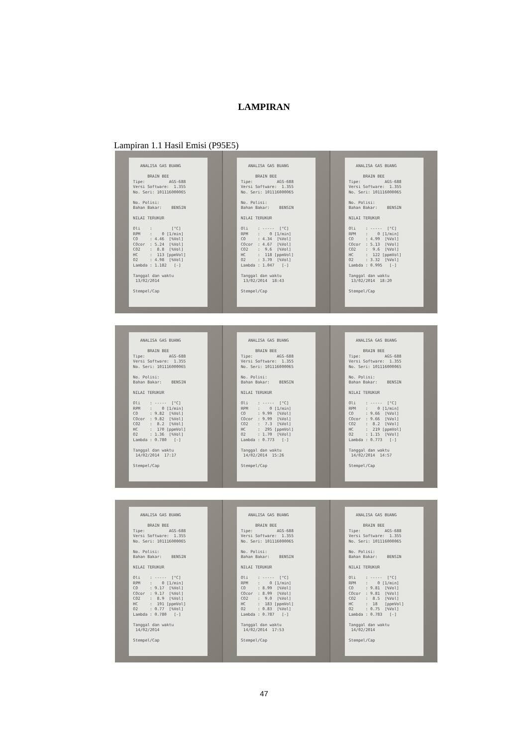LAMPIRAN
Lampiran 1.1 Hasil Emisi (P95E5)
   ANALISA GAS BUANG

      BRAIN BEE
Tipe:          AGS-688
Versi Software:  1.355
No. Seri: 101116000065

No. Polisi:
Bahan Bakar:    BENSIN

NILAI TERUKUR

Oli    :        [°C]
RPM    :    0 [1/min]
CO     : 4.46  [%Vol]
COcor  : 5.24  [%Vol]
CO2    :  8.8  [%Vol]
HC     :  113 [ppmVol]
O2     : 4.98  [%Vol]
Lambda : 1.182   [-]

Tanggal dan waktu
 13/02/2014

Stempel/Cap
   ANALISA GAS BUANG

      BRAIN BEE
Tipe:          AGS-688
Versi Software:  1.355
No. Seri: 101116000065

No. Polisi:
Bahan Bakar:    BENSIN

NILAI TERUKUR

Oli    : -----  [°C]
RPM    :    0 [1/min]
CO     : 4.34  [%Vol]
COcor  : 4.67  [%Vol]
CO2    :  9.6  [%Vol]
HC     :  118 [ppmVol]
O2     : 3.70  [%Vol]
Lambda : 1.047   [-]

Tanggal dan waktu
 13/02/2014  18:43

Stempel/Cap
   ANALISA GAS BUANG

      BRAIN BEE
Tipe:          AGS-688
Versi Software:  1.355
No. Seri: 101116000065

No. Polisi:
Bahan Bakar:    BENSIN

NILAI TERUKUR

Oli    : -----  [°C]
RPM    :    0 [1/min]
CO     : 4.99  [%Vol]
COcor  : 5.13  [%Vol]
CO2    :  9.6  [%Vol]
HC     :  122 [ppmVol]
O2     : 3.32  [%Vol]
Lambda : 0.995   [-]

Tanggal dan waktu
 13/02/2014  18:20

Stempel/Cap
   ANALISA GAS BUANG

      BRAIN BEE
Tipe:          AGS-688
Versi Software:  1.355
No. Seri: 101116000065

No. Polisi:
Bahan Bakar:    BENSIN

NILAI TERUKUR

Oli    : -----  [°C]
RPM    :    0 [1/min]
CO     : 9.82  [%Vol]
COcor  : 9.82  [%Vol]
CO2    :  8.2  [%Vol]
HC     :  170 [ppmVol]
O2     : 1.36  [%Vol]
Lambda : 0.780   [-]

Tanggal dan waktu
 14/02/2014  17:17

Stempel/Cap
   ANALISA GAS BUANG

      BRAIN BEE
Tipe:          AGS-688
Versi Software:  1.355
No. Seri: 101116000065

No. Polisi:
Bahan Bakar:    BENSIN

NILAI TERUKUR

Oli    : -----  [°C]
RPM    :    0 [1/min]
CO     : 9.99  [%Vol]
COcor  : 9.99  [%Vol]
CO2    :  7.3  [%Vol]
HC     :  295 [ppmVol]
O2     : 1.70  [%Vol]
Lambda : 0.773   [-]

Tanggal dan waktu
 14/02/2014  15:26

Stempel/Cap
   ANALISA GAS BUANG

      BRAIN BEE
Tipe:          AGS-688
Versi Software:  1.355
No. Seri: 101116000065

No. Polisi:
Bahan Bakar:    BENSIN

NILAI TERUKUR

Oli    : -----  [°C]
RPM    :    0 [1/min]
CO     : 9.66  [%Vol]
COcor  : 9.66  [%Vol]
CO2    :  8.2  [%Vol]
HC     :  219 [ppmVol]
O2     : 1.15  [%Vol]
Lambda : 0.773   [-]

Tanggal dan waktu
 14/02/2014  14:57

Stempel/Cap
   ANALISA GAS BUANG

      BRAIN BEE
Tipe:          AGS-688
Versi Software:  1.355
No. Seri: 101116000065

No. Polisi:
Bahan Bakar:    BENSIN

NILAI TERUKUR

Oli    : -----  [°C]
RPM    :    0 [1/min]
CO     : 9.17  [%Vol]
COcor  : 9.17  [%Vol]
CO2    :  8.9  [%Vol]
HC     :  191 [ppmVol]
O2     : 0.77  [%Vol]
Lambda : 0.780   [-]

Tanggal dan waktu
 14/02/2014

Stempel/Cap
   ANALISA GAS BUANG

      BRAIN BEE
Tipe:          AGS-688
Versi Software:  1.355
No. Seri: 101116000065

No. Polisi:
Bahan Bakar:    BENSIN

NILAI TERUKUR

Oli    : -----  [°C]
RPM    :    0 [1/min]
CO     : 8.99  [%Vol]
COcor  : 8.99  [%Vol]
CO2    :  9.0  [%Vol]
HC     :  183 [ppmVol]
O2     : 0.83  [%Vol]
Lambda : 0.787   [-]

Tanggal dan waktu
 14/02/2014  17:53

Stempel/Cap
   ANALISA GAS BUANG

      BRAIN BEE
Tipe:          AGS-688
Versi Software:  1.355
No. Seri: 101116000065

No. Polisi:
Bahan Bakar:    BENSIN

NILAI TERUKUR

Oli    : -----  [°C]
RPM    :    0 [1/min]
CO     : 9.81  [%Vol]
COcor  : 9.81  [%Vol]
CO2    :  8.5  [%Vol]
HC     :  18   [ppmVol]
O2     : 0.75  [%Vol]
Lambda : 0.783   [-]

Tanggal dan waktu
 14/02/2014

Stempel/Cap
47